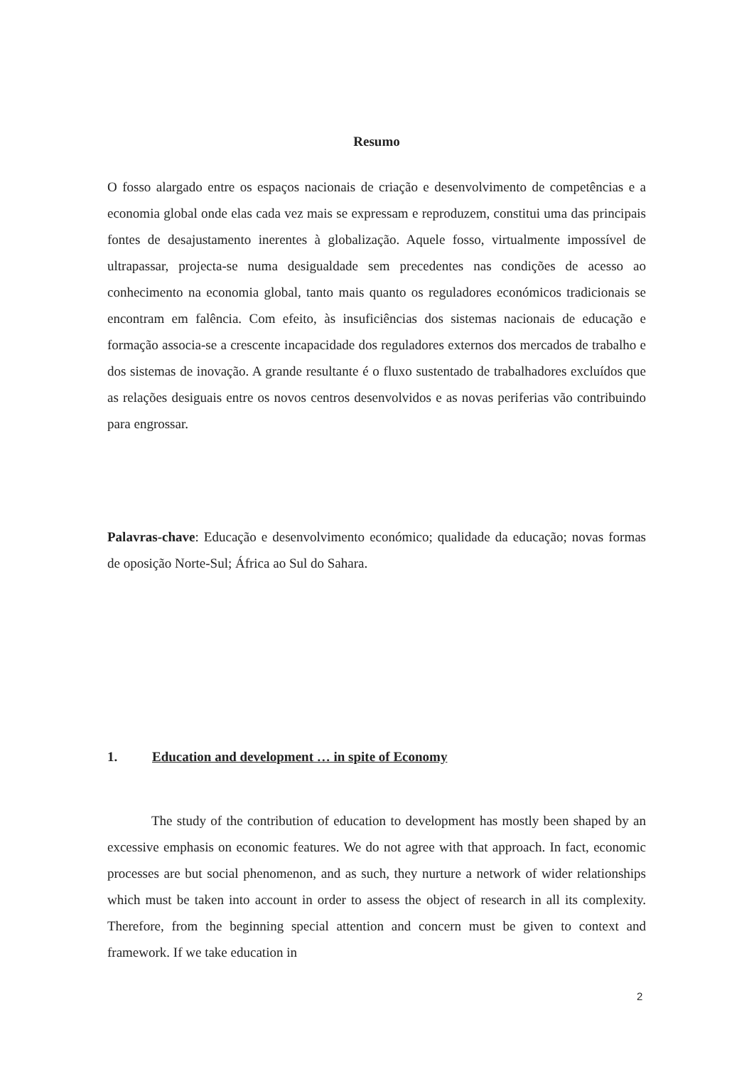Resumo
O fosso alargado entre os espaços nacionais de criação e desenvolvimento de competências e a economia global onde elas cada vez mais se expressam e reproduzem, constitui uma das principais fontes de desajustamento inerentes à globalização. Aquele fosso, virtualmente impossível de ultrapassar, projecta-se numa desigualdade sem precedentes nas condições de acesso ao conhecimento na economia global, tanto mais quanto os reguladores económicos tradicionais se encontram em falência. Com efeito, às insuficiências dos sistemas nacionais de educação e formação associa-se a crescente incapacidade dos reguladores externos dos mercados de trabalho e dos sistemas de inovação. A grande resultante é o fluxo sustentado de trabalhadores excluídos que as relações desiguais entre os novos centros desenvolvidos e as novas periferias vão contribuindo para engrossar.
Palavras-chave: Educação e desenvolvimento económico; qualidade da educação; novas formas de oposição Norte-Sul; África ao Sul do Sahara.
1. Education and development … in spite of Economy
The study of the contribution of education to development has mostly been shaped by an excessive emphasis on economic features. We do not agree with that approach. In fact, economic processes are but social phenomenon, and as such, they nurture a network of wider relationships which must be taken into account in order to assess the object of research in all its complexity. Therefore, from the beginning special attention and concern must be given to context and framework. If we take education in
2